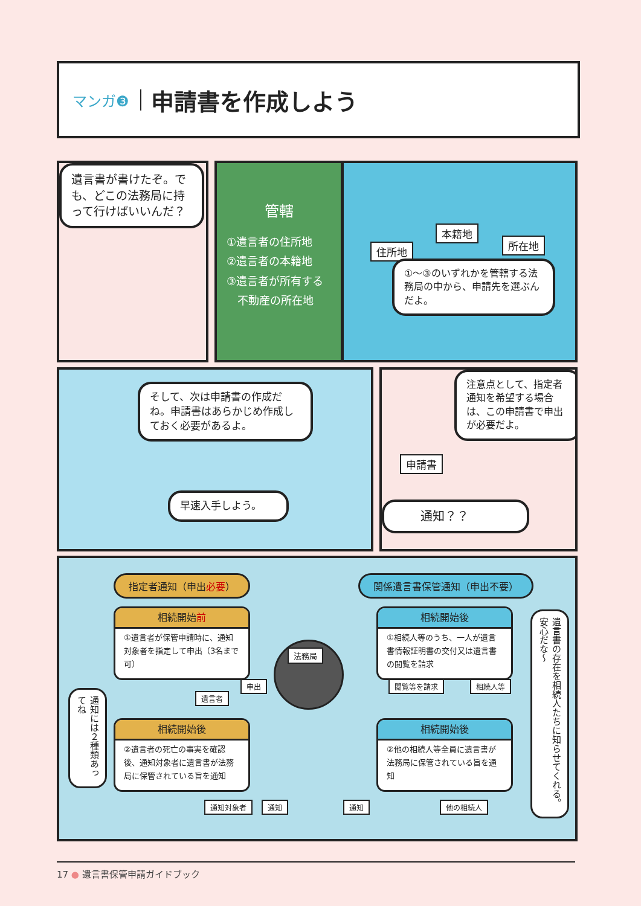マンガ❸
申請書を作成しよう
遺言書が書けたぞ。でも、どこの法務局に持って行けばいいんだ？
管轄
①遺言者の住所地
②遺言者の本籍地
③遺言者が所有する
　不動産の所在地
住所地
本籍地
所在地
①〜③のいずれかを管轄する法務局の中から、申請先を選ぶんだよ。
そして、次は申請書の作成だね。申請書はあらかじめ作成しておく必要があるよ。
早速入手しよう。
申請書
注意点として、指定者通知を希望する場合は、この申請書で申出が必要だよ。
通知？？
指定者通知（申出必要） 関係遺言書保管通知（申出不要）
相続開始前
①遺言者が保管申請時に、通知対象者を指定して申出（3名まで可）
相続開始後
②遺言者の死亡の事実を確認後、通知対象者に遺言書が法務局に保管されている旨を通知
相続開始後
①相続人等のうち、一人が遺言書情報証明書の交付又は遺言書の閲覧を請求
相続開始後
②他の相続人等全員に遺言書が法務局に保管されている旨を通知
法務局
遺言者
申出 閲覧等を請求 相続人等
通知対象者 通知 通知 他の相続人
通知には２種類あってね
遺言書の存在を相続人たちに知らせてくれる。安心だな〜
17 ● 遺言書保管申請ガイドブック